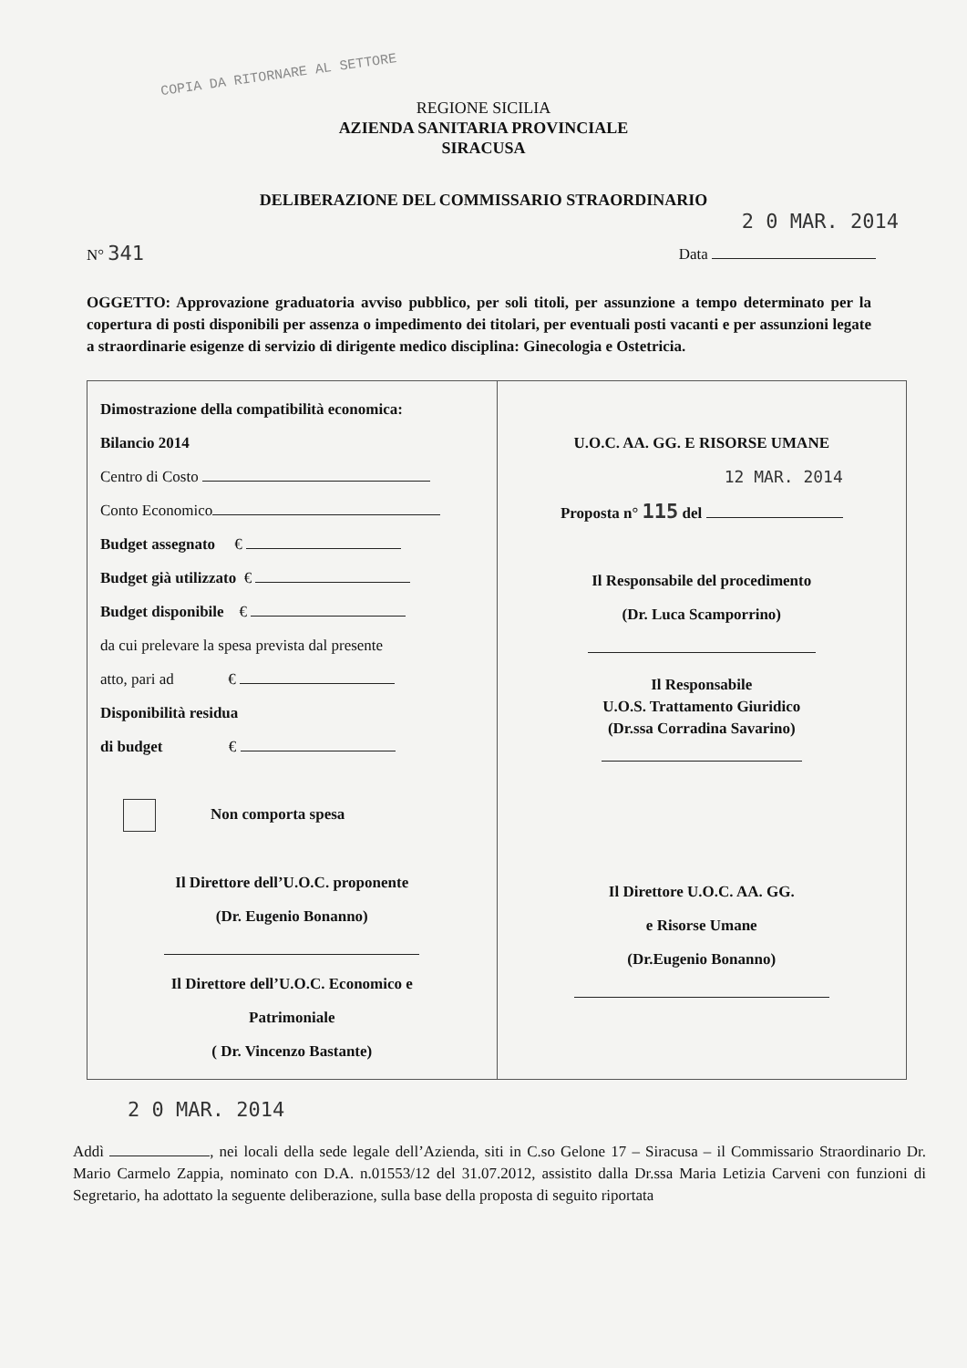COPIA DA RITORNARE AL SETTORE
REGIONE SICILIA
AZIENDA SANITARIA PROVINCIALE
SIRACUSA
DELIBERAZIONE DEL COMMISSARIO STRAORDINARIO
2 0 MAR. 2014
N° 341 Data
OGGETTO: Approvazione graduatoria avviso pubblico, per soli titoli, per assunzione a tempo determinato per la copertura di posti disponibili per assenza o impedimento dei titolari, per eventuali posti vacanti e per assunzioni legate a straordinarie esigenze di servizio di dirigente medico disciplina: Ginecologia e Ostetricia.
| Dimostrazione della compatibilità economica: Bilancio 2014 Centro di Costo Conto Economico Budget assegnato € Budget già utilizzato € Budget disponibile € da cui prelevare la spesa prevista dal presente atto, pari ad € Disponibilità residua di budget € Non comporta spesa Il Direttore dell’U.O.C. proponente (Dr. Eugenio Bonanno) Il Direttore dell’U.O.C. Economico e Patrimoniale ( Dr. Vincenzo Bastante) | U.O.C. AA. GG. E RISORSE UMANE 12 MAR. 2014 Proposta n° 115 del Il Responsabile del procedimento (Dr. Luca Scamporrino) Il Responsabile U.O.S. Trattamento Giuridico (Dr.ssa Corradina Savarino) Il Direttore U.O.C. AA. GG. e Risorse Umane (Dr.Eugenio Bonanno) |
2 0 MAR. 2014
Addì , nei locali della sede legale dell’Azienda, siti in C.so Gelone 17 – Siracusa – il Commissario Straordinario Dr. Mario Carmelo Zappia, nominato con D.A. n.01553/12 del 31.07.2012, assistito dalla Dr.ssa Maria Letizia Carveni con funzioni di Segretario, ha adottato la seguente deliberazione, sulla base della proposta di seguito riportata